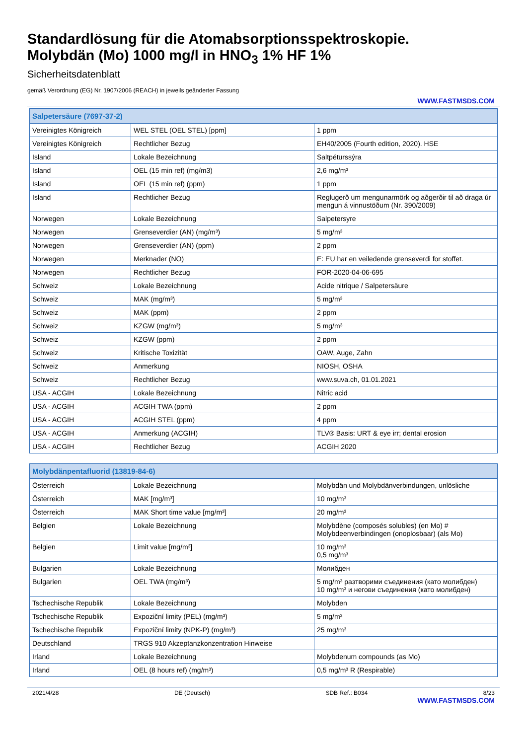Standardlösung für die Atomabsorptionsspektroskopie.
Molybdän (Mo) 1000 mg/l in HNO<sub>3</sub> 1% HF 1%
Sicherheitsdatenblatt
gemäß Verordnung (EG) Nr. 1907/2006 (REACH) in jeweils geänderter Fassung
WWW.FASTMSDS.COM
| Salpetersäure (7697-37-2) | | |
| --- | --- | --- |
| Vereinigtes Königreich | WEL STEL (OEL STEL) [ppm] | 1 ppm |
| Vereinigtes Königreich | Rechtlicher Bezug | EH40/2005 (Fourth edition, 2020). HSE |
| Island | Lokale Bezeichnung | Saltpéturssýra |
| Island | OEL (15 min ref) (mg/m3) | 2,6 mg/m³ |
| Island | OEL (15 min ref) (ppm) | 1 ppm |
| Island | Rechtlicher Bezug | Reglugerð um mengunarmörk og aðgerðir til að draga úr mengun á vinnustöðum (Nr. 390/2009) |
| Norwegen | Lokale Bezeichnung | Salpetersyre |
| Norwegen | Grenseverdier (AN) (mg/m³) | 5 mg/m³ |
| Norwegen | Grenseverdier (AN) (ppm) | 2 ppm |
| Norwegen | Merknader (NO) | E: EU har en veiledende grenseverdi for stoffet. |
| Norwegen | Rechtlicher Bezug | FOR-2020-04-06-695 |
| Schweiz | Lokale Bezeichnung | Acide nitrique / Salpetersäure |
| Schweiz | MAK (mg/m³) | 5 mg/m³ |
| Schweiz | MAK (ppm) | 2 ppm |
| Schweiz | KZGW (mg/m³) | 5 mg/m³ |
| Schweiz | KZGW (ppm) | 2 ppm |
| Schweiz | Kritische Toxizität | OAW, Auge, Zahn |
| Schweiz | Anmerkung | NIOSH, OSHA |
| Schweiz | Rechtlicher Bezug | www.suva.ch, 01.01.2021 |
| USA - ACGIH | Lokale Bezeichnung | Nitric acid |
| USA - ACGIH | ACGIH TWA (ppm) | 2 ppm |
| USA - ACGIH | ACGIH STEL (ppm) | 4 ppm |
| USA - ACGIH | Anmerkung (ACGIH) | TLV® Basis: URT & eye irr; dental erosion |
| USA - ACGIH | Rechtlicher Bezug | ACGIH 2020 |
| Molybdänpentafluorid (13819-84-6) | | |
| --- | --- | --- |
| Österreich | Lokale Bezeichnung | Molybdän und Molybdänverbindungen, unlösliche |
| Österreich | MAK [mg/m³] | 10 mg/m³ |
| Österreich | MAK Short time value [mg/m³] | 20 mg/m³ |
| Belgien | Lokale Bezeichnung | Molybdène (composés solubles) (en Mo) # Molybdeenverbindingen (onoplosbaar) (als Mo) |
| Belgien | Limit value [mg/m³] | 10 mg/m³ 0,5 mg/m³ |
| Bulgarien | Lokale Bezeichnung | Молибден |
| Bulgarien | OEL TWA (mg/m³) | 5 mg/m³ разтворими съединения (като молибден) 10 mg/m³ и негови съединения (като молибден) |
| Tschechische Republik | Lokale Bezeichnung | Molybden |
| Tschechische Republik | Expoziční limity (PEL) (mg/m³) | 5 mg/m³ |
| Tschechische Republik | Expoziční limity (NPK-P) (mg/m³) | 25 mg/m³ |
| Deutschland | TRGS 910 Akzeptanzkonzentration Hinweise | |
| Irland | Lokale Bezeichnung | Molybdenum compounds (as Mo) |
| Irland | OEL (8 hours ref) (mg/m³) | 0,5 mg/m³ R (Respirable) |
2021/4/28 DE (Deutsch) SDB Ref.: B034 8/23
WWW.FASTMSDS.COM